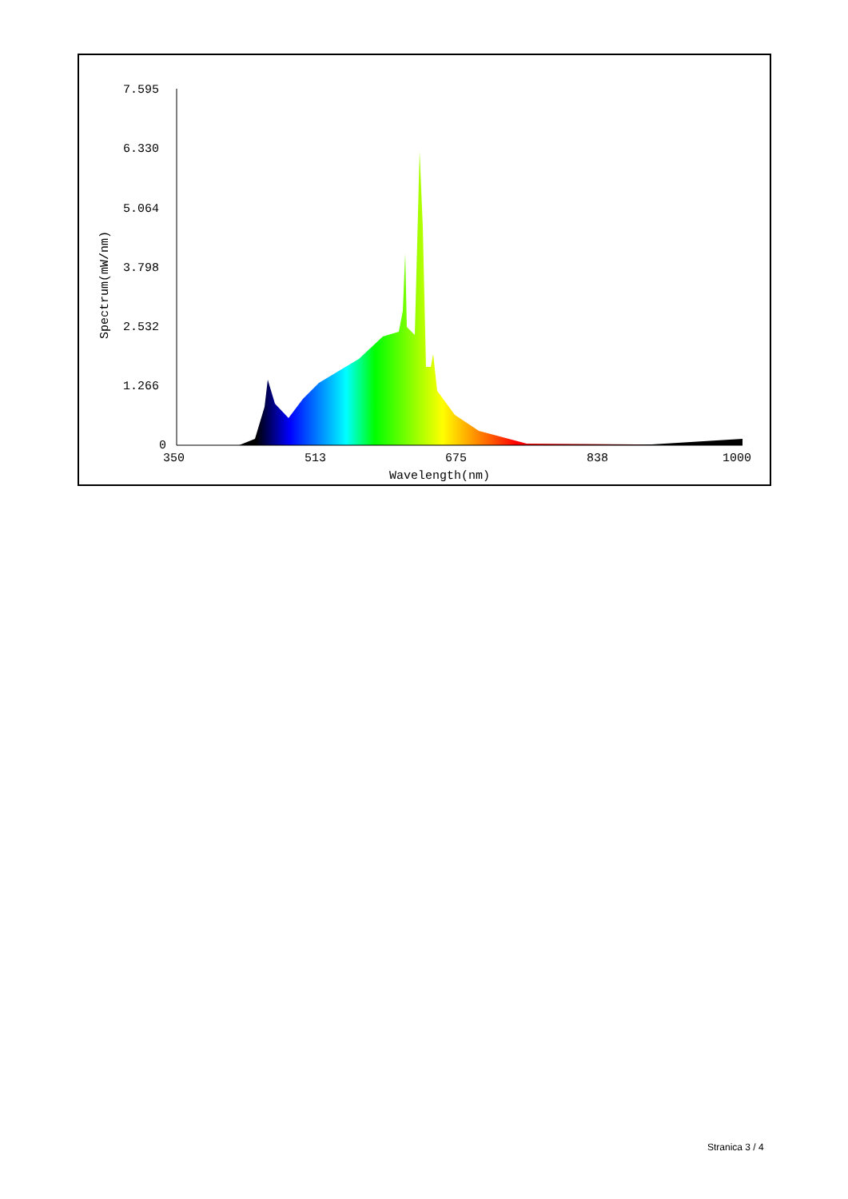7.595
6.330
5.064
3.798
2.532
1.266
0
350
513
675
838
1000
Wavelength(nm)
Spectrum(mW/nm)
Stranica 3 / 4